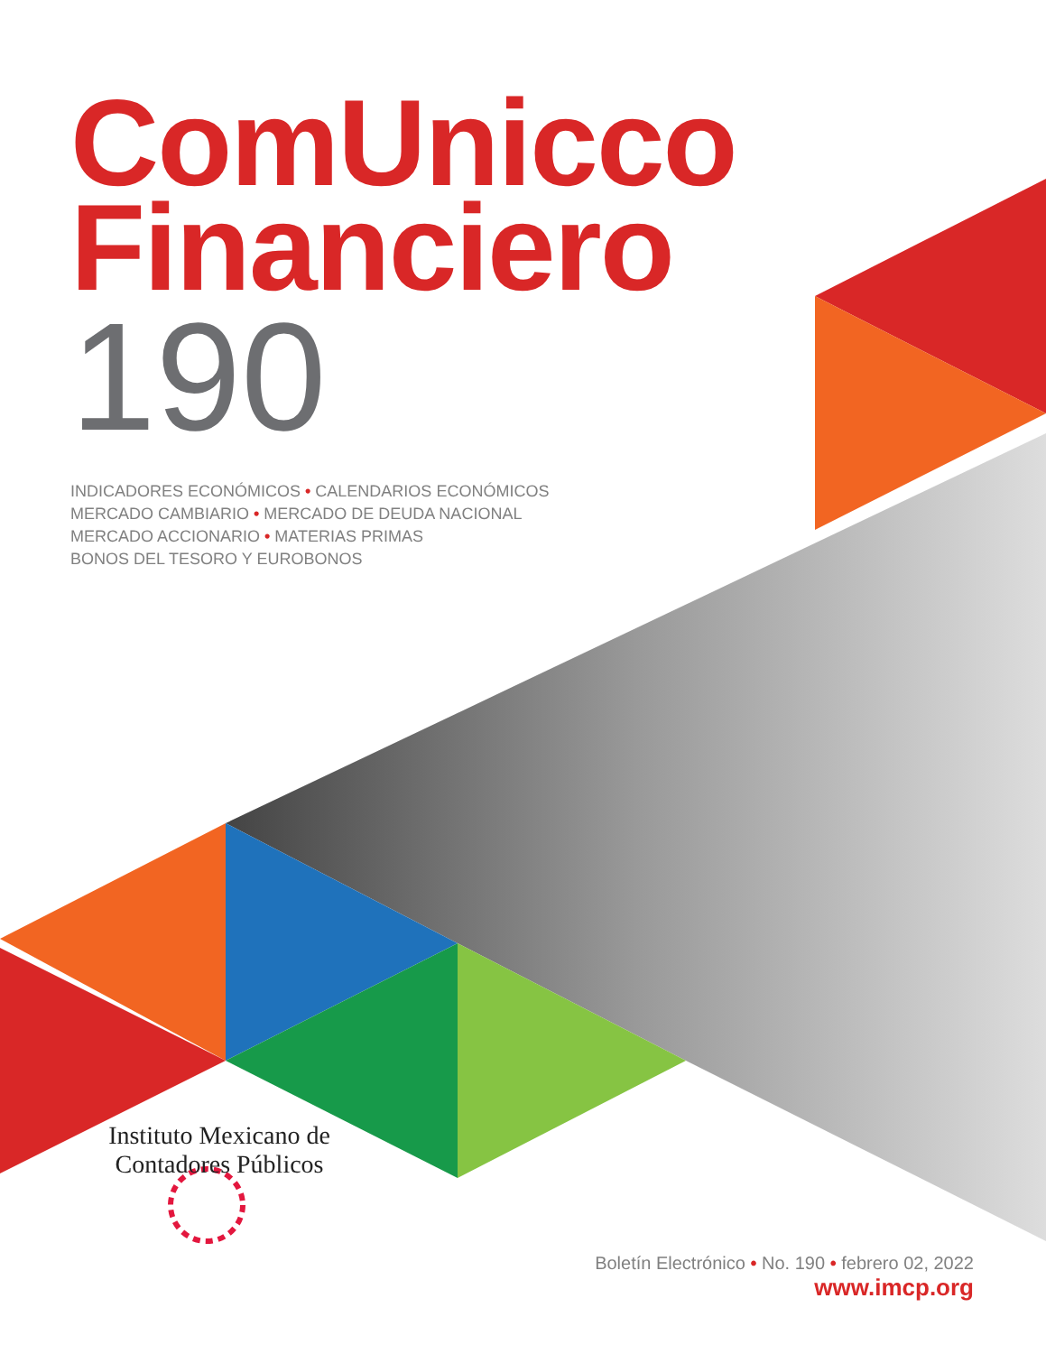ComUnicco
Financiero
190
INDICADORES ECONÓMICOS • CALENDARIOS ECONÓMICOS
MERCADO CAMBIARIO • MERCADO DE DEUDA NACIONAL
MERCADO ACCIONARIO • MATERIAS PRIMAS
BONOS DEL TESORO Y EUROBONOS
Instituto Mexicano de
Contadores Públicos
Boletín Electrónico • No. 190 • febrero 02, 2022
www.imcp.org